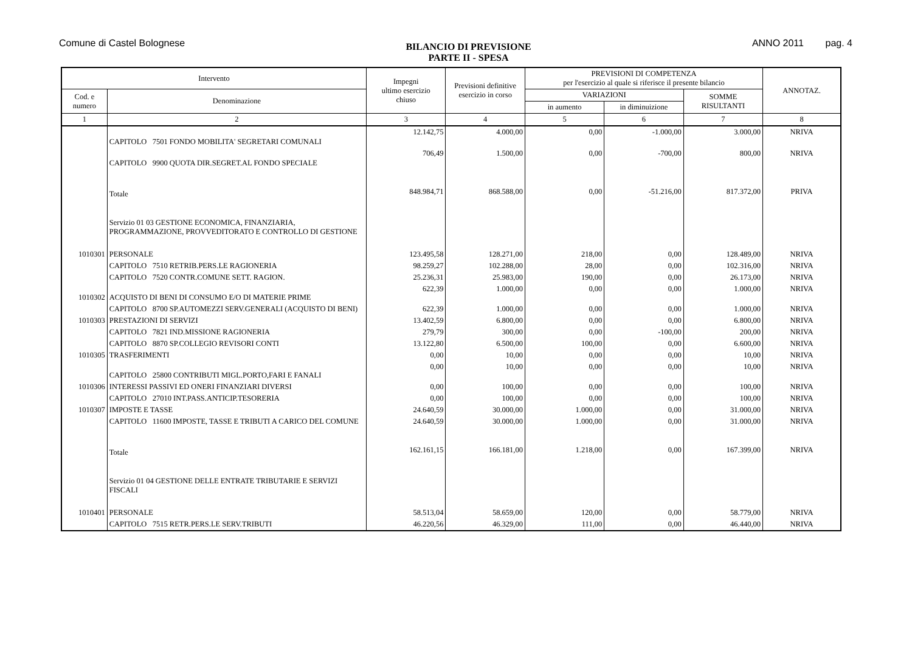Comune di Castel Bolognese
BILANCIO DI PREVISIONE
PARTE II - SPESA
ANNO 2011 pag. 4
| Intervento | | Impegni ultimo esercizio chiuso | Previsioni definitive esercizio in corso | PREVISIONI DI COMPETENZA per l'esercizio al quale si riferisce il presente bilancio | | | ANNOTAZ. |
| --- | --- | --- | --- | --- | --- | --- | --- |
| Cod. e numero | Denominazione | | | VARIAZIONI | | SOMME RISULTANTI | |
| | | | | in aumento | in diminuizione | | |
| 1 | 2 | 3 | 4 | 5 | 6 | 7 | 8 |
| | CAPITOLO 7501 FONDO MOBILITA' SEGRETARI COMUNALI | 12.142,75 | 4.000,00 | 0,00 | -1.000,00 | 3.000,00 | NRIVA |
| | CAPITOLO 9900 QUOTA DIR.SEGRET.AL FONDO SPECIALE | 706,49 | 1.500,00 | 0,00 | -700,00 | 800,00 | NRIVA |
| | Totale | 848.984,71 | 868.588,00 | 0,00 | -51.216,00 | 817.372,00 | PRIVA |
| | Servizio 01 03 GESTIONE ECONOMICA, FINANZIARIA, PROGRAMMAZIONE, PROVVEDITORATO E CONTROLLO DI GESTIONE | | | | | | |
| 1010301 | PERSONALE | 123.495,58 | 128.271,00 | 218,00 | 0,00 | 128.489,00 | NRIVA |
| | CAPITOLO 7510 RETRIB.PERS.LE RAGIONERIA | 98.259,27 | 102.288,00 | 28,00 | 0,00 | 102.316,00 | NRIVA |
| | CAPITOLO 7520 CONTR.COMUNE SETT. RAGION. | 25.236,31 | 25.983,00 | 190,00 | 0,00 | 26.173,00 | NRIVA |
| 1010302 | ACQUISTO DI BENI DI CONSUMO E/O DI MATERIE PRIME | 622,39 | 1.000,00 | 0,00 | 0,00 | 1.000,00 | NRIVA |
| | CAPITOLO 8700 SP.AUTOMEZZI SERV.GENERALI (ACQUISTO DI BENI) | 622,39 | 1.000,00 | 0,00 | 0,00 | 1.000,00 | NRIVA |
| 1010303 | PRESTAZIONI DI SERVIZI | 13.402,59 | 6.800,00 | 0,00 | 0,00 | 6.800,00 | NRIVA |
| | CAPITOLO 7821 IND.MISSIONE RAGIONERIA | 279,79 | 300,00 | 0,00 | -100,00 | 200,00 | NRIVA |
| | CAPITOLO 8870 SP.COLLEGIO REVISORI CONTI | 13.122,80 | 6.500,00 | 100,00 | 0,00 | 6.600,00 | NRIVA |
| 1010305 | TRASFERIMENTI | 0,00 | 10,00 | 0,00 | 0,00 | 10,00 | NRIVA |
| | CAPITOLO 25800 CONTRIBUTI MIGL.PORTO,FARI E FANALI | 0,00 | 10,00 | 0,00 | 0,00 | 10,00 | NRIVA |
| 1010306 | INTERESSI PASSIVI ED ONERI FINANZIARI DIVERSI | 0,00 | 100,00 | 0,00 | 0,00 | 100,00 | NRIVA |
| | CAPITOLO 27010 INT.PASS.ANTICIP.TESORERIA | 0,00 | 100,00 | 0,00 | 0,00 | 100,00 | NRIVA |
| 1010307 | IMPOSTE E TASSE | 24.640,59 | 30.000,00 | 1.000,00 | 0,00 | 31.000,00 | NRIVA |
| | CAPITOLO 11600 IMPOSTE, TASSE E TRIBUTI A CARICO DEL COMUNE | 24.640,59 | 30.000,00 | 1.000,00 | 0,00 | 31.000,00 | NRIVA |
| | Totale | 162.161,15 | 166.181,00 | 1.218,00 | 0,00 | 167.399,00 | NRIVA |
| | Servizio 01 04 GESTIONE DELLE ENTRATE TRIBUTARIE E SERVIZI FISCALI | | | | | | |
| 1010401 | PERSONALE | 58.513,04 | 58.659,00 | 120,00 | 0,00 | 58.779,00 | NRIVA |
| | CAPITOLO 7515 RETR.PERS.LE SERV.TRIBUTI | 46.220,56 | 46.329,00 | 111,00 | 0,00 | 46.440,00 | NRIVA |